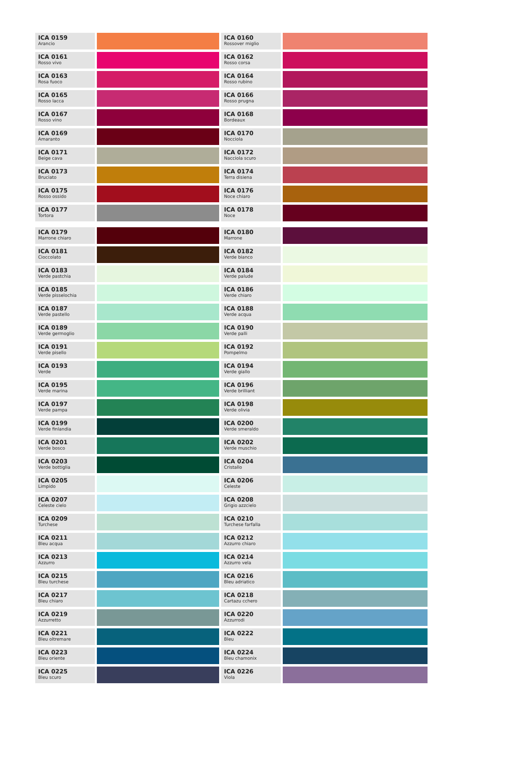| ICA 0159 Arancio | | ICA 0160 Rossover miglio | |
| ICA 0161 Rosso vivo | | ICA 0162 Rosso corsa | |
| ICA 0163 Rosa fuoco | | ICA 0164 Rosso rubino | |
| ICA 0165 Rosso lacca | | ICA 0166 Rosso prugna | |
| ICA 0167 Rosso vino | | ICA 0168 Bordeaux | |
| ICA 0169 Amaranto | | ICA 0170 Nocciola | |
| ICA 0171 Beige cava | | ICA 0172 Nacciola scuro | |
| ICA 0173 Bruciato | | ICA 0174 Terra disiena | |
| ICA 0175 Rosso ossido | | ICA 0176 Noce chiaro | |
| ICA 0177 Tortora | | ICA 0178 Noce | |
| ICA 0179 Marrone chiaro | | ICA 0180 Marrone | |
| ICA 0181 Cioccolato | | ICA 0182 Verde bianco | |
| ICA 0183 Verde pastchia | | ICA 0184 Verde palude | |
| ICA 0185 Verde pisselochia | | ICA 0186 Verde chiaro | |
| ICA 0187 Verde pastello | | ICA 0188 Verde acqua | |
| ICA 0189 Verde germoglio | | ICA 0190 Verde palli | |
| ICA 0191 Verde pisello | | ICA 0192 Pompelmo | |
| ICA 0193 Verde | | ICA 0194 Verde giallo | |
| ICA 0195 Verde marina | | ICA 0196 Verde brilliant | |
| ICA 0197 Verde pampa | | ICA 0198 Verde olivia | |
| ICA 0199 Verde finlandia | | ICA 0200 Verde smeraldo | |
| ICA 0201 Verde bosco | | ICA 0202 Verde muschio | |
| ICA 0203 Verde bottiglia | | ICA 0204 Cristallo | |
| ICA 0205 Limpido | | ICA 0206 Celeste | |
| ICA 0207 Celeste cielo | | ICA 0208 Grigio azzcielo | |
| ICA 0209 Turchese | | ICA 0210 Turchese farfalla | |
| ICA 0211 Bleu acqua | | ICA 0212 Azzurro chiaro | |
| ICA 0213 Azzurro | | ICA 0214 Azzurro vela | |
| ICA 0215 Bleu turchese | | ICA 0216 Bleu adriatico | |
| ICA 0217 Bleu chiaro | | ICA 0218 Cartazu cchero | |
| ICA 0219 Azzurretto | | ICA 0220 Azzurrodi | |
| ICA 0221 Bleu oltremare | | ICA 0222 Bleu | |
| ICA 0223 Bleu oriente | | ICA 0224 Bleu chamonix | |
| ICA 0225 Bleu scuro | | ICA 0226 Viola | |